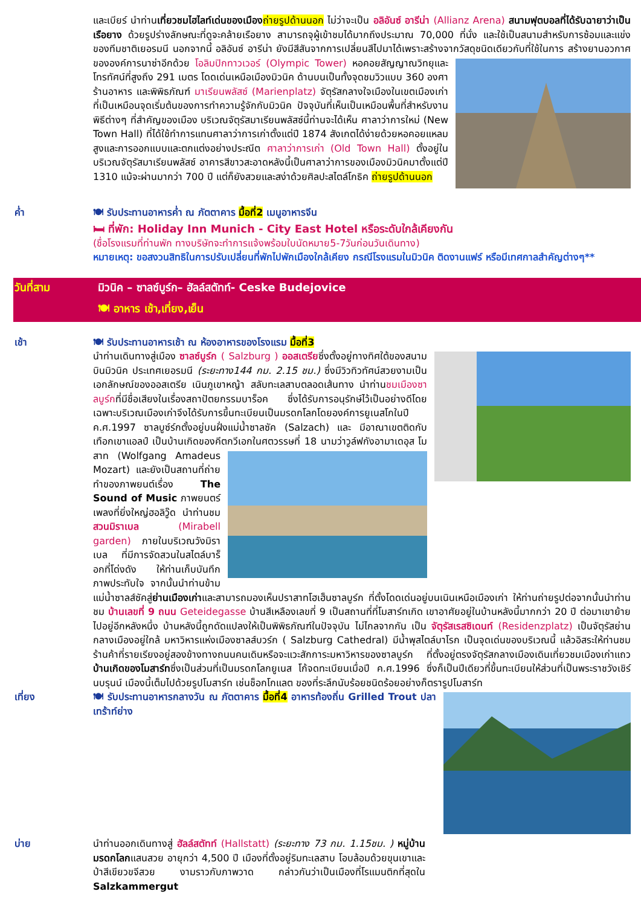และเบียร์ นำท่านเที่ยวชมไฮไลท์เด่นของเมือง ถ่ายรูปด้านนอก ไม่ว่าจะเป็น อลิอันซ์ อารีน่า (Allianz Arena) สนามฟุตบอลที่ได้รับฉายาว่าเป็นเรือยาง ด้วยรูปร่างลักษณะที่ดูจะคล้ายเรือยาง สามารถจุผู้เข้าชมได้มากถึงประมาณ 70,000 ที่นั่ง และใช้เป็นสนามสำหรับการซ้อมและแข่งของทีมชาติเยอรมนี นอกจากนี้ อลิอันซ์ อารีน่า ยังมีสีสันจากการเปลี่ยนสีไปมาได้เพราะสร้างจากวัสดุชนิดเดียวกับที่ใช้ในการ สร้างยานอวกาศขององค์การนาซ่าอีกด้วย โอลิมปิกทาวเวอร์ (Olympic Tower) หอคอยสัญญาณวิทยุและโทรทัศน์ที่สูงถึง 291 เมตร โดดเด่นเหนือเมืองมิวนิค ด้านบนเป็นทั้งจุดชมวิวแบบ 360 องศา ร้านอาหาร และพิพิธภัณฑ์ มาเรียนพลัสซ์ (Marienplatz) จัตุรัสกลางใจเมืองในเขตเมืองเก่าที่เป็นเหมือนจุดเริ่มต้นของการทำความรู้จักกับมิวนิค ปัจจุบันที่เห็นเป็นเหมือนพื้นที่สำหรับงานพิธีต่างๆ ที่สำคัญของเมือง บริเวณจัตุรัสมาเรียนพลัสซ์นี้ท่านจะได้เห็น ศาลาว่าการใหม่ (New Town Hall) ที่ได้ใช้ทำการแทนศาลาว่าการเก่าตั้งแต่ปี 1874 สังเกตได้ง่ายด้วยหอคอยแหลมสูงและการออกแบบและตกแต่งอย่างประณีต ศาลาว่าการเก่า (Old Town Hall) ตั้งอยู่ในบริเวณจัตุรัสมาเรียนพลัสซ์ อาคารสีขาวสะอาดหลังนี้เป็นศาลาว่าการของเมืองมิวนิคมาตั้งแต่ปี 1310 แม้จะผ่านมากว่า 700 ปี แต่ก็ยังสวยและสง่าด้วยศิลปะสไตล์โกธิค ถ่ายรูปด้านนอก
ค่ำ 🍽 รับประทานอาหารค่ำ ณ ภัตตาคาร มื้อที่2 เมนูอาหารจีน
🛏 ที่พัก: Holiday Inn Munich - City East Hotel หรือระดับใกล้เคียงกัน
(ชื่อโรงแรมที่ท่านพัก ทางบริษัทจะทำการแจ้งพร้อมใบนัดหมาย5-7วันก่อนวันเดินทาง)
หมายเหตุ: ขอสงวนสิทธิในการปรับเปลี่ยนที่พักไปพักเมืองใกล้เคียง กรณีโรงแรมในมิวนิค ติดงานแฟร์ หรือมีเทศกาลสำคัญต่างๆ**
วันที่สาม มิวนิค – ซาลซ์บูร์ก– ฮัลล์สตัทท์- Ceske Budejovice
🍽 อาหาร เช้า,เที่ยง,เย็น
เช้า 🍽 รับประทานอาหารเช้า ณ ห้องอาหารของโรงแรม มื้อที่3
นำท่านเดินทางสู่เมือง ซาลซ์บูร์ก ( Salzburg ) ออสเตรียซึ่งตั้งอยู่ทางทิศใต้ของสนามบินมิวนิค ประเทศเยอรมนี (ระยะทาง144 กม. 2.15 ชม.) ซึ่งมีวิวทิวทัศน์สวยงามเป็นเอกลักษณ์ของออสเตรีย เนินภูเขาหญ้า สลับทะเลสาบตลอดเส้นทาง นำท่านชมเมืองซาลบูร์กที่มีชื่อเสียงในเรื่องสถาปัตยกรรมบาร็อค ซึ่งได้รับการอนุรักษ์ไว้เป็นอย่างดีโดยเฉพาะบริเวณเมืองเก่าจึงได้รับการขึ้นทะเบียนเป็นมรดกโลกโดยองค์การยูเนสโกในปี ค.ศ.1997 ซาลบูซ์ร์กตั้งอยู่บนฝั่งแม่น้ำซาลซัค (Salzach) และ มีอาณาเขตติดกับเทือกเขาแอลป์ เป็นบ้านเกิดของคีตกวีเอกในศตวรรษที่ 18 นามว่าวูล์ฟกังอามาเดอุส โมสาท (Wolfgang Amadeus Mozart) และยังเป็นสถานที่ถ่ายทำของภาพยนต์เรื่อง The Sound of Music ภาพยนตร์เพลงที่ยิ่งใหญ่ฮอลิวู๊ด นำท่านชมสวนมิราเบล (Mirabell garden) ภายในบริเวณวังมิราเบล ที่มีการจัดสวนในสไตล์บาร็อกที่โด่งดัง ให้ท่านเก็บบันทึกภาพประทับใจ จากนั้นนำท่านข้ามแม่น้ำซาลส์ซัคสู่ย่านเมืองเก่าและสามารถมองเห็นปราสาทโฮเฮ็นซาลบูร์ก ที่ตั้งโดดเด่นอยู่บนเนินเหนือเมืองเก่า ให้ท่านถ่ายรูปต่อจากนั้นนำท่านชม บ้านเลขที่ 9 ถนน Geteidegasse บ้านสีเหลืองเลขที่ 9 เป็นสถานที่ที่โมสาร์ทเกิด เขาอาศัยอยู่ในบ้านหลังนี้มากกว่า 20 ปี ต่อมาเขาย้ายไปอยู่อีกหลังหนึ่ง บ้านหลังนี้ถูกดัดแปลงให้เป็นพิพิธภัณฑ์ในปัจจุบัน ไม่ไกลจากกัน เป็น จัตุรัสเรสซิเดนท์ (Residenzplatz) เป็นจัตุรัสย่านกลางเมืองอยู่ใกล้ มหาวิหารแห่งเมืองซาลส์บวร์ก ( Salzburg Cathedral) มีน้ำพุสไตล์บาโรก เป็นจุดเด่นของบริเวณนี้ แล้วอิสระให้ท่านชมร้านค้าที่รายเรียงอยู่สองข้างทางถนนคนเดินหรือจะแวะสักการะมหาวิหารของซาลบูร์ก ที่ตั้งอยู่ตรงจัตุรัสกลางเมืองเดินเที่ยวชมเมืองเก่าแถวบ้านเกิดของโมสาร์ทซึ่งเป็นส่วนที่เป็นมรดกโลกยูเนส โก้จดทะเบียนเมื่อปี ค.ศ.1996 ซึ่งก็เป็นปีเดียวที่ขึ้นทะเบียนให้ส่วนที่เป็นพระราชวังเชิร์นบรุนน์ เมืองนี้เต็มไปด้วยรูปโมสาร์ท เช่นช็อกโกแลต ของที่ระลึกนับร้อยชนิดร้อยอย่างก็ตรารูปโมสาร์ท
เที่ยง 🍽 รับประทานอาหารกลางวัน ณ ภัตตาคาร มื้อที่4 อาหารท้องถิ่น Grilled Trout ปลาเทร้าท์ย่าง
บ่าย นำท่านออกเดินทางสู่ ฮัลล์สตัทท์ (Hallstatt) (ระยะทาง 73 กม. 1.15ชม. ) หมู่บ้านมรดกโลกแสนสวย อายุกว่า 4,500 ปี เมืองที่ตั้งอยู่ริมทะเลสาบ โอบล้อมด้วยขุนเขาและป่าสีเขียวขจีสวย งามราวกับภาพวาด กล่าวกันว่าเป็นเมืองที่โรแมนติกที่สุดใน Salzkammergut